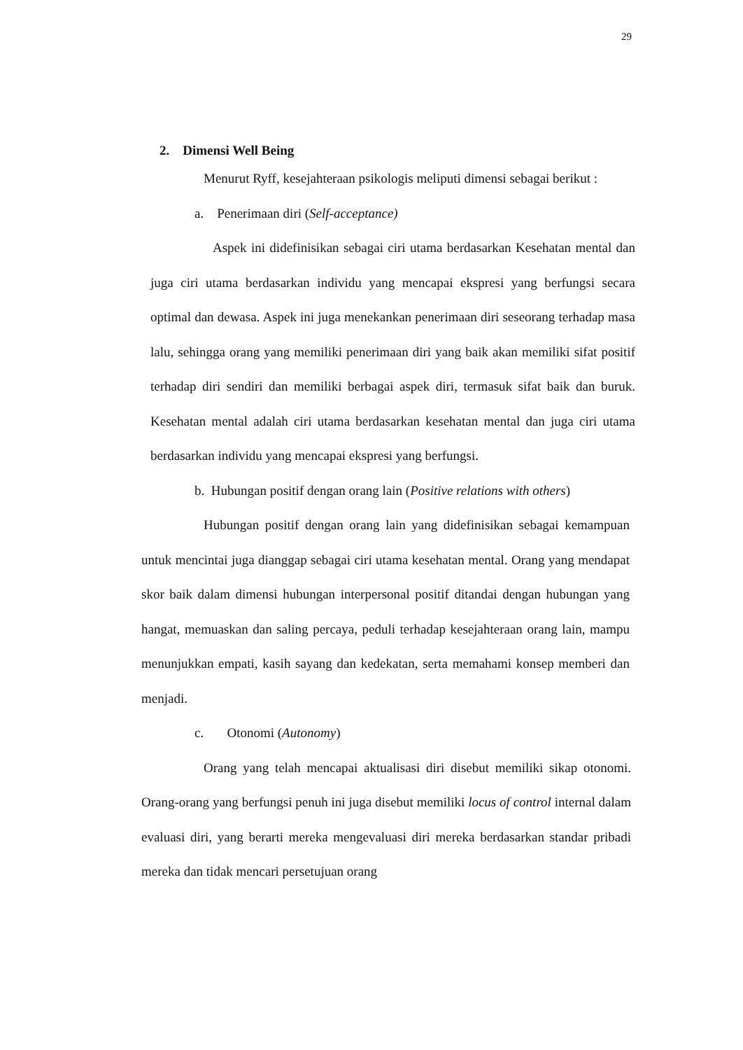29
2. Dimensi Well Being
Menurut Ryff, kesejahteraan psikologis meliputi dimensi sebagai berikut :
a. Penerimaan diri (Self-acceptance)
Aspek ini didefinisikan sebagai ciri utama berdasarkan Kesehatan mental dan juga ciri utama berdasarkan individu yang mencapai ekspresi yang berfungsi secara optimal dan dewasa. Aspek ini juga menekankan penerimaan diri seseorang terhadap masa lalu, sehingga orang yang memiliki penerimaan diri yang baik akan memiliki sifat positif terhadap diri sendiri dan memiliki berbagai aspek diri, termasuk sifat baik dan buruk. Kesehatan mental adalah ciri utama berdasarkan kesehatan mental dan juga ciri utama berdasarkan individu yang mencapai ekspresi yang berfungsi.
b. Hubungan positif dengan orang lain (Positive relations with others)
Hubungan positif dengan orang lain yang didefinisikan sebagai kemampuan untuk mencintai juga dianggap sebagai ciri utama kesehatan mental. Orang yang mendapat skor baik dalam dimensi hubungan interpersonal positif ditandai dengan hubungan yang hangat, memuaskan dan saling percaya, peduli terhadap kesejahteraan orang lain, mampu menunjukkan empati, kasih sayang dan kedekatan, serta memahami konsep memberi dan menjadi.
c. Otonomi (Autonomy)
Orang yang telah mencapai aktualisasi diri disebut memiliki sikap otonomi. Orang-orang yang berfungsi penuh ini juga disebut memiliki locus of control internal dalam evaluasi diri, yang berarti mereka mengevaluasi diri mereka berdasarkan standar pribadi mereka dan tidak mencari persetujuan orang